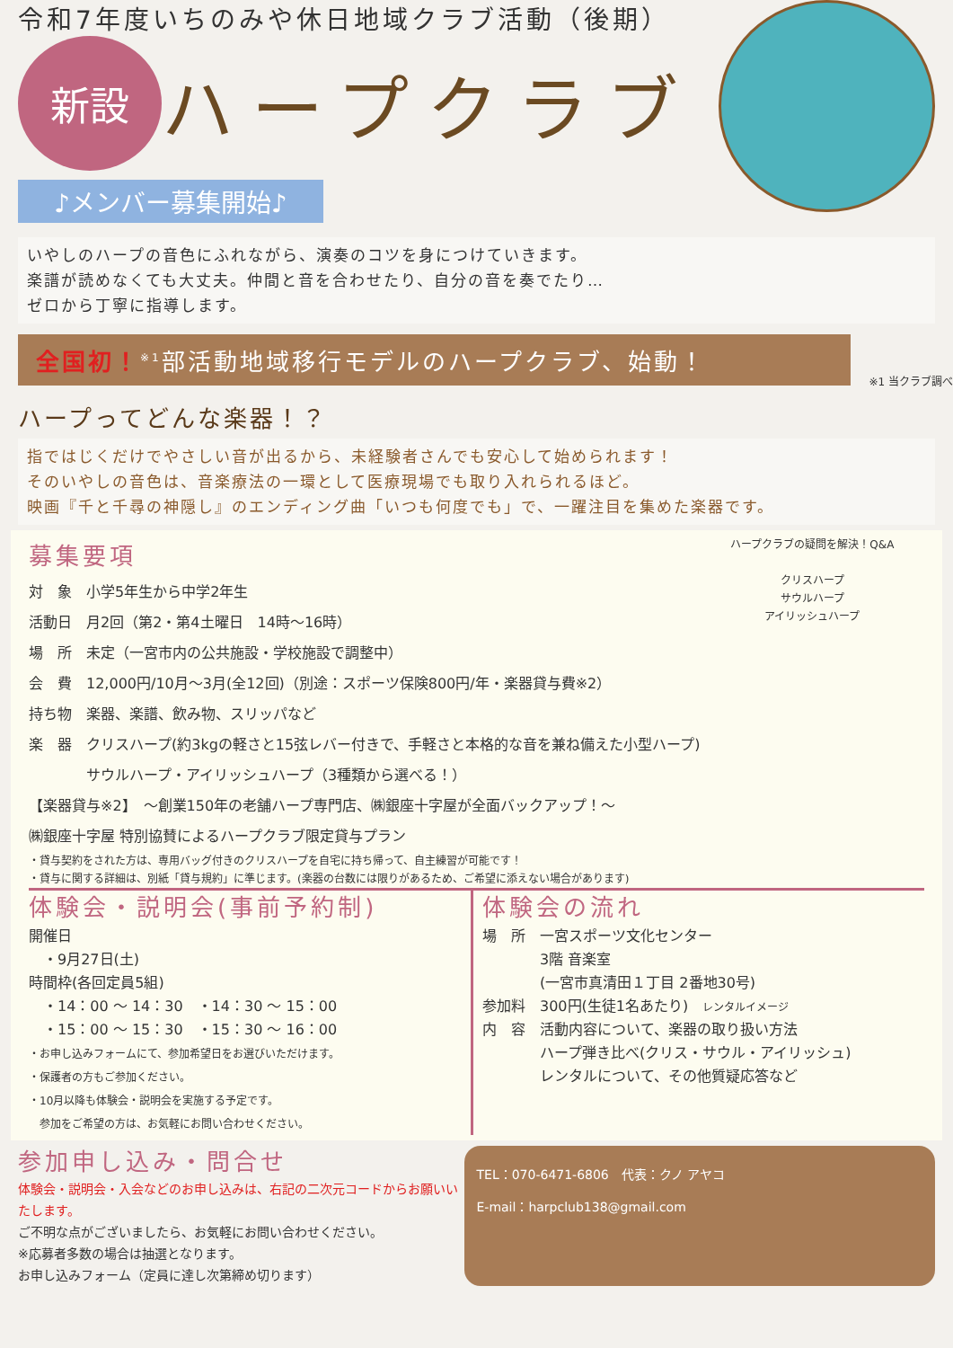令和7年度いちのみや休日地域クラブ活動（後期）
新設
ハープクラブ
♪メンバー募集開始♪
いやしのハープの音色にふれながら、演奏のコツを身につけていきます。
楽譜が読めなくても大丈夫。仲間と音を合わせたり、自分の音を奏でたり…
ゼロから丁寧に指導します。
全国初！<sup>※1</sup>部活動地域移行モデルのハープクラブ、始動！
※1 当クラブ調べ
ハープってどんな楽器！？
指ではじくだけでやさしい音が出るから、未経験者さんでも安心して始められます！
そのいやしの音色は、音楽療法の一環として医療現場でも取り入れられるほど。
映画『千と千尋の神隠し』のエンディング曲「いつも何度でも」で、一躍注目を集めた楽器です。
募集要項
対　象　小学5年生から中学2年生
活動日　月2回（第2・第4土曜日　14時～16時）
場　所　未定（一宮市内の公共施設・学校施設で調整中）
会　費　12,000円/10月～3月(全12回)（別途：スポーツ保険800円/年・楽器貸与費※2）
持ち物　楽器、楽譜、飲み物、スリッパなど
楽　器　クリスハープ(約3kgの軽さと15弦レバー付きで、手軽さと本格的な音を兼ね備えた小型ハープ)
　　　　サウルハープ・アイリッシュハープ（3種類から選べる！）
ハープクラブの疑問を解決！Q&A
クリスハープ
サウルハープ
アイリッシュハープ
【楽器貸与※2】　～創業150年の老舗ハープ専門店、㈱銀座十字屋が全面バックアップ！～
㈱銀座十字屋 特別協賛によるハープクラブ限定貸与プラン
・貸与契約をされた方は、専用バッグ付きのクリスハープを自宅に持ち帰って、自主練習が可能です！
・貸与に関する詳細は、別紙「貸与規約」に準じます。(楽器の台数には限りがあるため、ご希望に添えない場合があります)
体験会・説明会(事前予約制)
開催日
　・9月27日(土)
時間枠(各回定員5組)
　・14：00 ～ 14：30　・14：30 ～ 15：00
　・15：00 ～ 15：30　・15：30 ～ 16：00
・お申し込みフォームにて、参加希望日をお選びいただけます。
・保護者の方もご参加ください。
・10月以降も体験会・説明会を実施する予定です。
　参加をご希望の方は、お気軽にお問い合わせください。
体験会の流れ
場　所　一宮スポーツ文化センター
　　　　3階 音楽室
　　　　(一宮市真清田１丁目 2番地30号)
参加料　300円(生徒1名あたり)　レンタルイメージ
内　容　活動内容について、楽器の取り扱い方法
　　　　ハープ弾き比べ(クリス・サウル・アイリッシュ)
　　　　レンタルについて、その他質疑応答など
参加申し込み・問合せ
体験会・説明会・入会などのお申し込みは、右記の二次元コードからお願いいたします。
ご不明な点がございましたら、お気軽にお問い合わせください。
※応募者多数の場合は抽選となります。
お申し込みフォーム（定員に達し次第締め切ります）
TEL：070-6471-6806　代表：クノ アヤコ
E-mail：harpclub138@gmail.com